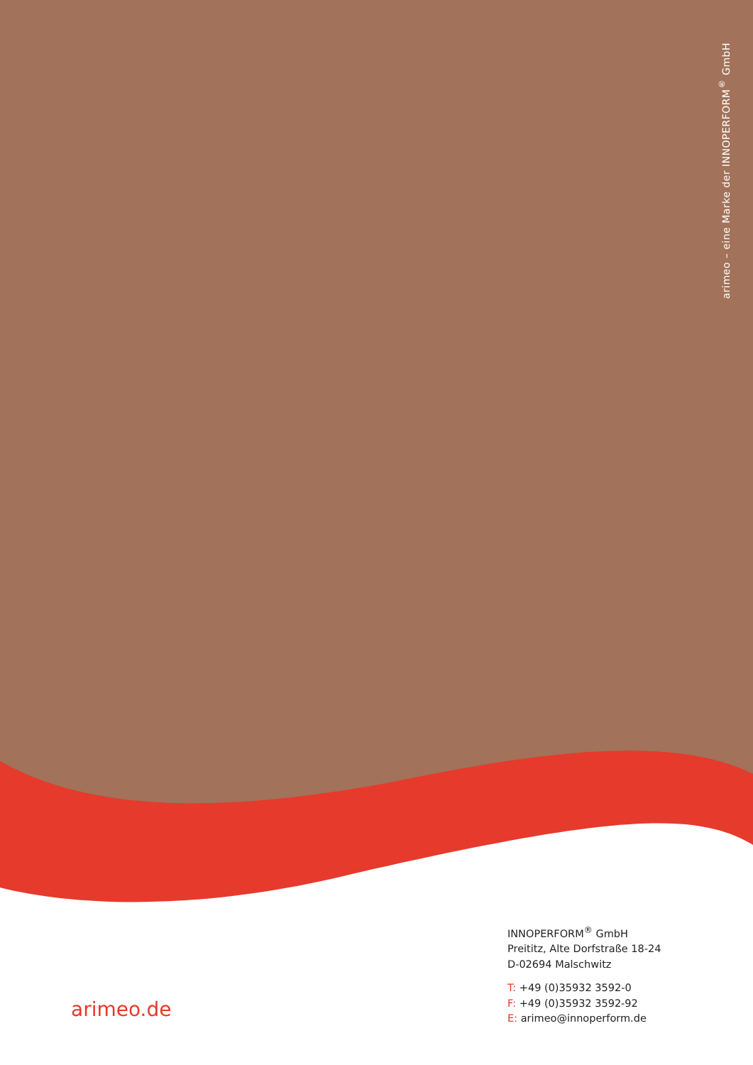arimeo – eine Marke der INNOPERFORM<sup>®</sup> GmbH
INNOPERFORM<sup>®</sup> GmbH
Preititz, Alte Dorfstraße 18-24
D-02694 Malschwitz
T: +49 (0)35932 3592-0
F: +49 (0)35932 3592-92
E: arimeo@innoperform.de
arimeo.de